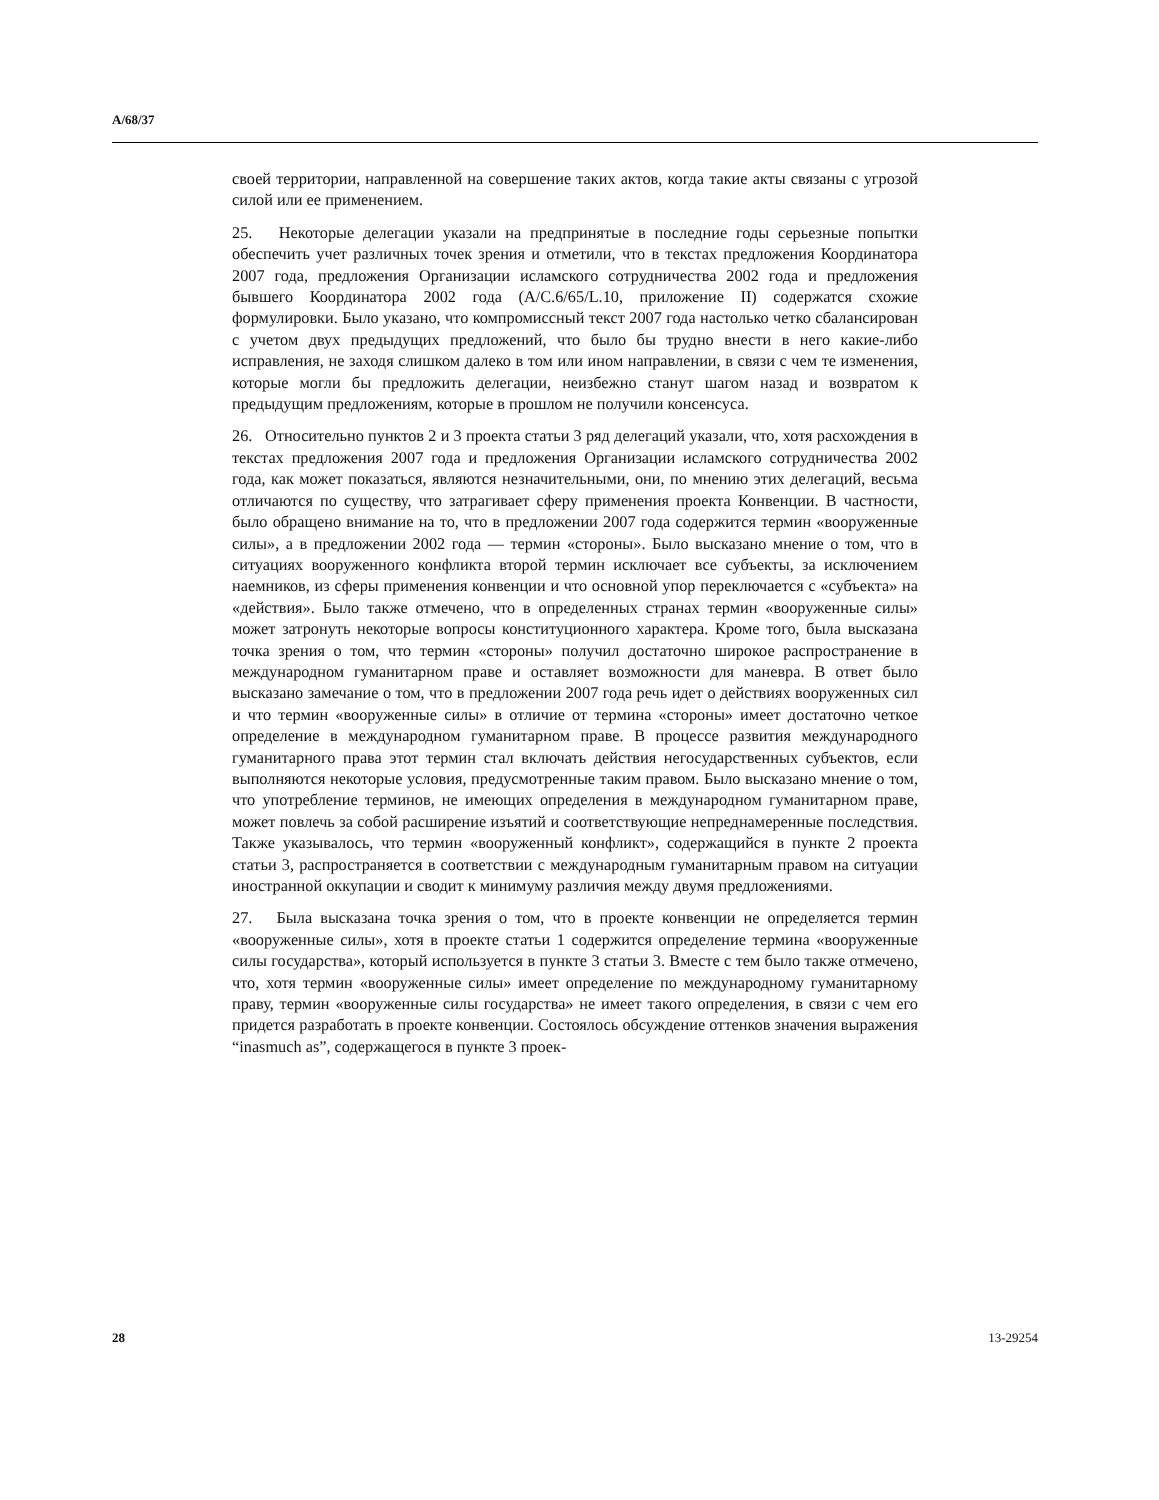A/68/37
своей территории, направленной на совершение таких актов, когда такие акты связаны с угрозой силой или ее применением.
25. Некоторые делегации указали на предпринятые в последние годы серьезные попытки обеспечить учет различных точек зрения и отметили, что в текстах предложения Координатора 2007 года, предложения Организации исламского сотрудничества 2002 года и предложения бывшего Координатора 2002 года (A/C.6/65/L.10, приложение II) содержатся схожие формулировки. Было указано, что компромиссный текст 2007 года настолько четко сбалансирован с учетом двух предыдущих предложений, что было бы трудно внести в него какие-либо исправления, не заходя слишком далеко в том или ином направлении, в связи с чем те изменения, которые могли бы предложить делегации, неизбежно станут шагом назад и возвратом к предыдущим предложениям, которые в прошлом не получили консенсуса.
26. Относительно пунктов 2 и 3 проекта статьи 3 ряд делегаций указали, что, хотя расхождения в текстах предложения 2007 года и предложения Организации исламского сотрудничества 2002 года, как может показаться, являются незначительными, они, по мнению этих делегаций, весьма отличаются по существу, что затрагивает сферу применения проекта Конвенции. В частности, было обращено внимание на то, что в предложении 2007 года содержится термин «вооруженные силы», а в предложении 2002 года — термин «стороны». Было высказано мнение о том, что в ситуациях вооруженного конфликта второй термин исключает все субъекты, за исключением наемников, из сферы применения конвенции и что основной упор переключается с «субъекта» на «действия». Было также отмечено, что в определенных странах термин «вооруженные силы» может затронуть некоторые вопросы конституционного характера. Кроме того, была высказана точка зрения о том, что термин «стороны» получил достаточно широкое распространение в международном гуманитарном праве и оставляет возможности для маневра. В ответ было высказано замечание о том, что в предложении 2007 года речь идет о действиях вооруженных сил и что термин «вооруженные силы» в отличие от термина «стороны» имеет достаточно четкое определение в международном гуманитарном праве. В процессе развития международного гуманитарного права этот термин стал включать действия негосударственных субъектов, если выполняются некоторые условия, предусмотренные таким правом. Было высказано мнение о том, что употребление терминов, не имеющих определения в международном гуманитарном праве, может повлечь за собой расширение изъятий и соответствующие непреднамеренные последствия. Также указывалось, что термин «вооруженный конфликт», содержащийся в пункте 2 проекта статьи 3, распространяется в соответствии с международным гуманитарным правом на ситуации иностранной оккупации и сводит к минимуму различия между двумя предложениями.
27. Была высказана точка зрения о том, что в проекте конвенции не определяется термин «вооруженные силы», хотя в проекте статьи 1 содержится определение термина «вооруженные силы государства», который используется в пункте 3 статьи 3. Вместе с тем было также отмечено, что, хотя термин «вооруженные силы» имеет определение по международному гуманитарному праву, термин «вооруженные силы государства» не имеет такого определения, в связи с чем его придется разработать в проекте конвенции. Состоялось обсуждение оттенков значения выражения “inasmuch as”, содержащегося в пункте 3 проек-
28 13-29254